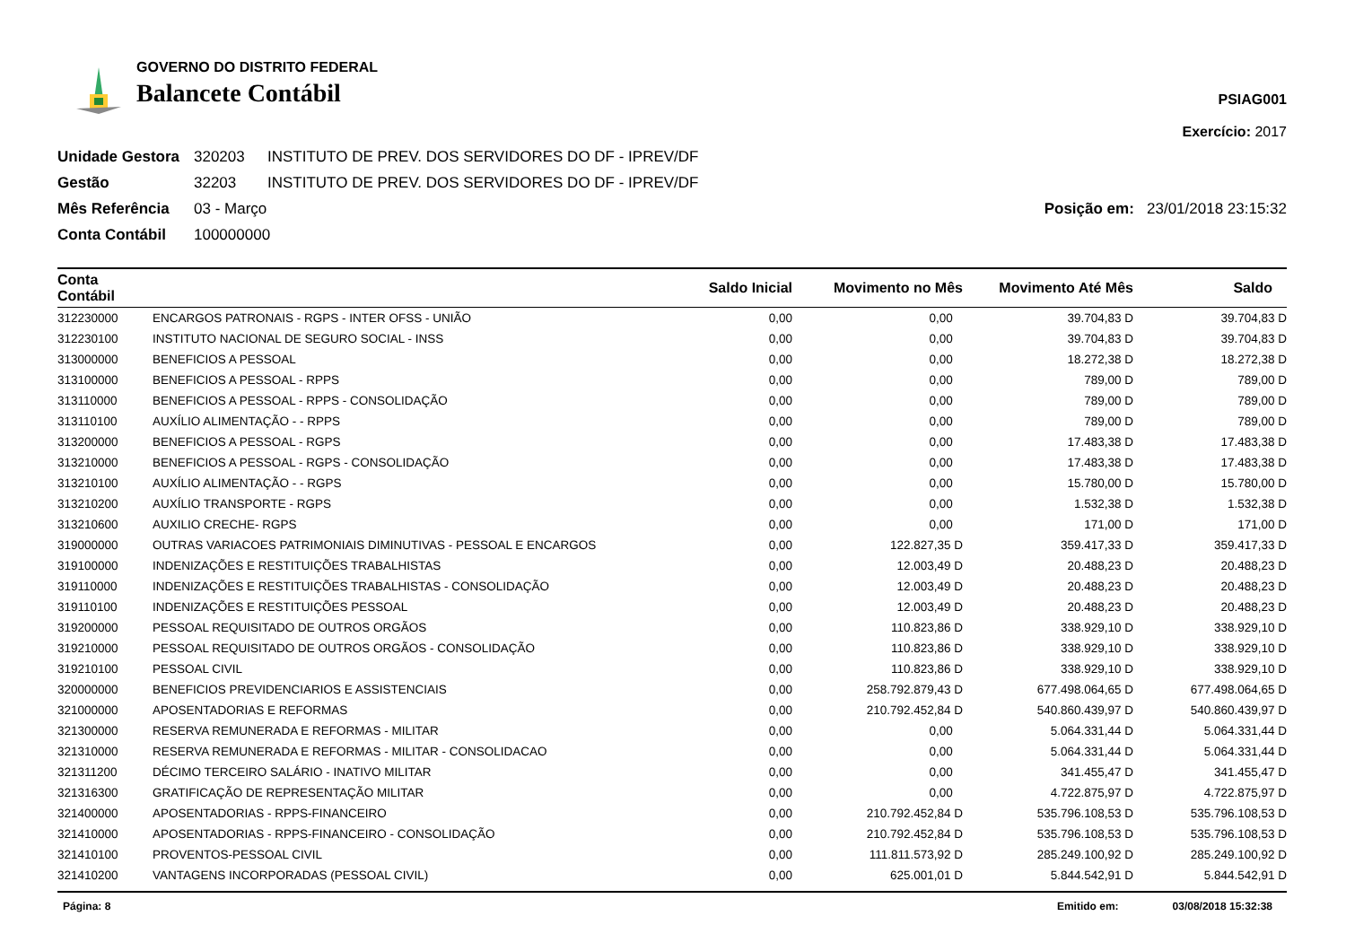GOVERNO DO DISTRITO FEDERAL
Balancete Contábil
PSIAG001
Exercício: 2017
Unidade Gestora 320203 INSTITUTO DE PREV. DOS SERVIDORES DO DF - IPREV/DF
Gestão 32203 INSTITUTO DE PREV. DOS SERVIDORES DO DF - IPREV/DF
Mês Referência 03 - Março Posição em: 23/01/2018 23:15:32
Conta Contábil 100000000
| Conta Contábil | | Saldo Inicial | Movimento no Mês | Movimento Até Mês | Saldo |
| --- | --- | --- | --- | --- | --- |
| 312230000 | ENCARGOS PATRONAIS - RGPS - INTER OFSS - UNIÃO | 0,00 | 0,00 | 39.704,83 D | 39.704,83 D |
| 312230100 | INSTITUTO NACIONAL DE SEGURO SOCIAL - INSS | 0,00 | 0,00 | 39.704,83 D | 39.704,83 D |
| 313000000 | BENEFICIOS A PESSOAL | 0,00 | 0,00 | 18.272,38 D | 18.272,38 D |
| 313100000 | BENEFICIOS A PESSOAL - RPPS | 0,00 | 0,00 | 789,00 D | 789,00 D |
| 313110000 | BENEFICIOS A PESSOAL - RPPS - CONSOLIDAÇÃO | 0,00 | 0,00 | 789,00 D | 789,00 D |
| 313110100 | AUXÍLIO ALIMENTAÇÃO - - RPPS | 0,00 | 0,00 | 789,00 D | 789,00 D |
| 313200000 | BENEFICIOS A PESSOAL - RGPS | 0,00 | 0,00 | 17.483,38 D | 17.483,38 D |
| 313210000 | BENEFICIOS A PESSOAL - RGPS - CONSOLIDAÇÃO | 0,00 | 0,00 | 17.483,38 D | 17.483,38 D |
| 313210100 | AUXÍLIO ALIMENTAÇÃO - - RGPS | 0,00 | 0,00 | 15.780,00 D | 15.780,00 D |
| 313210200 | AUXÍLIO TRANSPORTE - RGPS | 0,00 | 0,00 | 1.532,38 D | 1.532,38 D |
| 313210600 | AUXILIO CRECHE- RGPS | 0,00 | 0,00 | 171,00 D | 171,00 D |
| 319000000 | OUTRAS VARIACOES PATRIMONIAIS DIMINUTIVAS - PESSOAL E ENCARGOS | 0,00 | 122.827,35 D | 359.417,33 D | 359.417,33 D |
| 319100000 | INDENIZAÇÕES E RESTITUIÇÕES TRABALHISTAS | 0,00 | 12.003,49 D | 20.488,23 D | 20.488,23 D |
| 319110000 | INDENIZAÇÕES E RESTITUIÇÕES TRABALHISTAS - CONSOLIDAÇÃO | 0,00 | 12.003,49 D | 20.488,23 D | 20.488,23 D |
| 319110100 | INDENIZAÇÕES E RESTITUIÇÕES PESSOAL | 0,00 | 12.003,49 D | 20.488,23 D | 20.488,23 D |
| 319200000 | PESSOAL REQUISITADO DE OUTROS ORGÃOS | 0,00 | 110.823,86 D | 338.929,10 D | 338.929,10 D |
| 319210000 | PESSOAL REQUISITADO DE OUTROS ORGÃOS - CONSOLIDAÇÃO | 0,00 | 110.823,86 D | 338.929,10 D | 338.929,10 D |
| 319210100 | PESSOAL CIVIL | 0,00 | 110.823,86 D | 338.929,10 D | 338.929,10 D |
| 320000000 | BENEFICIOS PREVIDENCIARIOS E ASSISTENCIAIS | 0,00 | 258.792.879,43 D | 677.498.064,65 D | 677.498.064,65 D |
| 321000000 | APOSENTADORIAS E REFORMAS | 0,00 | 210.792.452,84 D | 540.860.439,97 D | 540.860.439,97 D |
| 321300000 | RESERVA REMUNERADA E REFORMAS - MILITAR | 0,00 | 0,00 | 5.064.331,44 D | 5.064.331,44 D |
| 321310000 | RESERVA REMUNERADA E REFORMAS - MILITAR - CONSOLIDACAO | 0,00 | 0,00 | 5.064.331,44 D | 5.064.331,44 D |
| 321311200 | DÉCIMO TERCEIRO SALÁRIO - INATIVO MILITAR | 0,00 | 0,00 | 341.455,47 D | 341.455,47 D |
| 321316300 | GRATIFICAÇÃO DE REPRESENTAÇÃO MILITAR | 0,00 | 0,00 | 4.722.875,97 D | 4.722.875,97 D |
| 321400000 | APOSENTADORIAS - RPPS-FINANCEIRO | 0,00 | 210.792.452,84 D | 535.796.108,53 D | 535.796.108,53 D |
| 321410000 | APOSENTADORIAS - RPPS-FINANCEIRO - CONSOLIDAÇÃO | 0,00 | 210.792.452,84 D | 535.796.108,53 D | 535.796.108,53 D |
| 321410100 | PROVENTOS-PESSOAL CIVIL | 0,00 | 111.811.573,92 D | 285.249.100,92 D | 285.249.100,92 D |
| 321410200 | VANTAGENS INCORPORADAS (PESSOAL CIVIL) | 0,00 | 625.001,01 D | 5.844.542,91 D | 5.844.542,91 D |
Página: 8 Emitido em: 03/08/2018 15:32:38